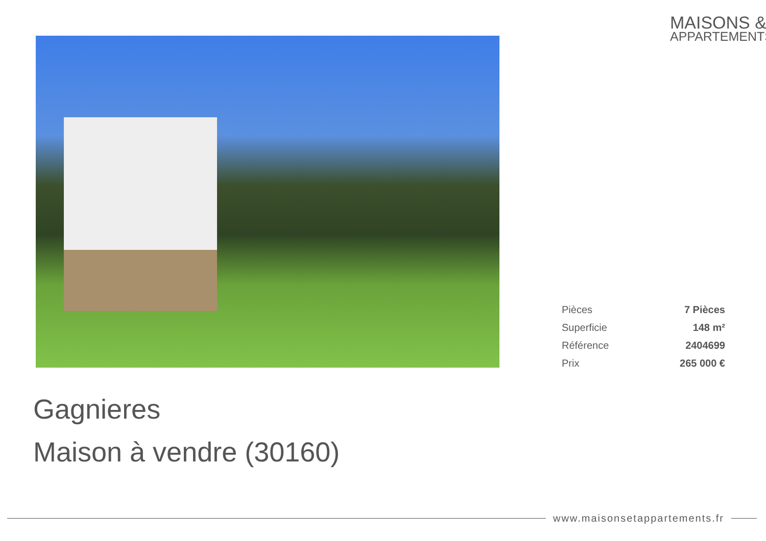MAISONS &
APPARTEMENTS
| Pièces | 7 Pièces |
| Superficie | 148 m² |
| Référence | 2404699 |
| Prix | 265 000 € |
Gagnieres
Maison à vendre (30160)
www.maisonsetappartements.fr